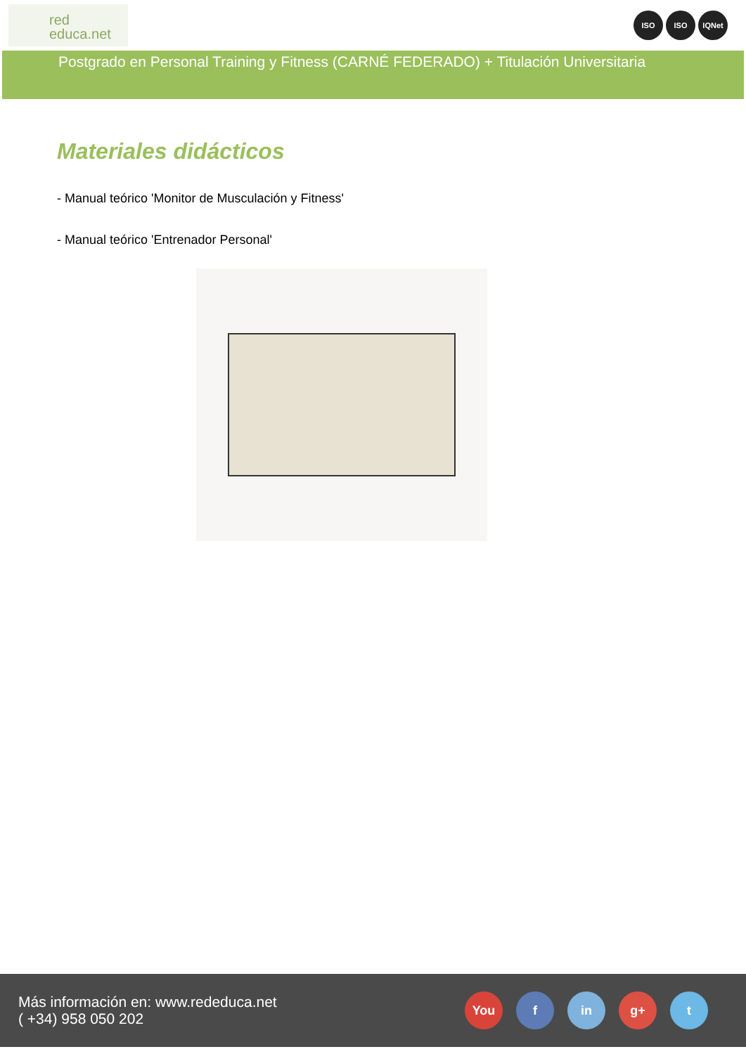red
educa.net
ISO ISO IQNet
Postgrado en Personal Training y Fitness (CARNÉ FEDERADO) + Titulación Universitaria
Materiales didácticos
- Manual teórico 'Monitor de Musculación y Fitness'
- Manual teórico 'Entrenador Personal'
Más información en: www.rededuca.net
( +34) 958 050 202
You f in g+ t